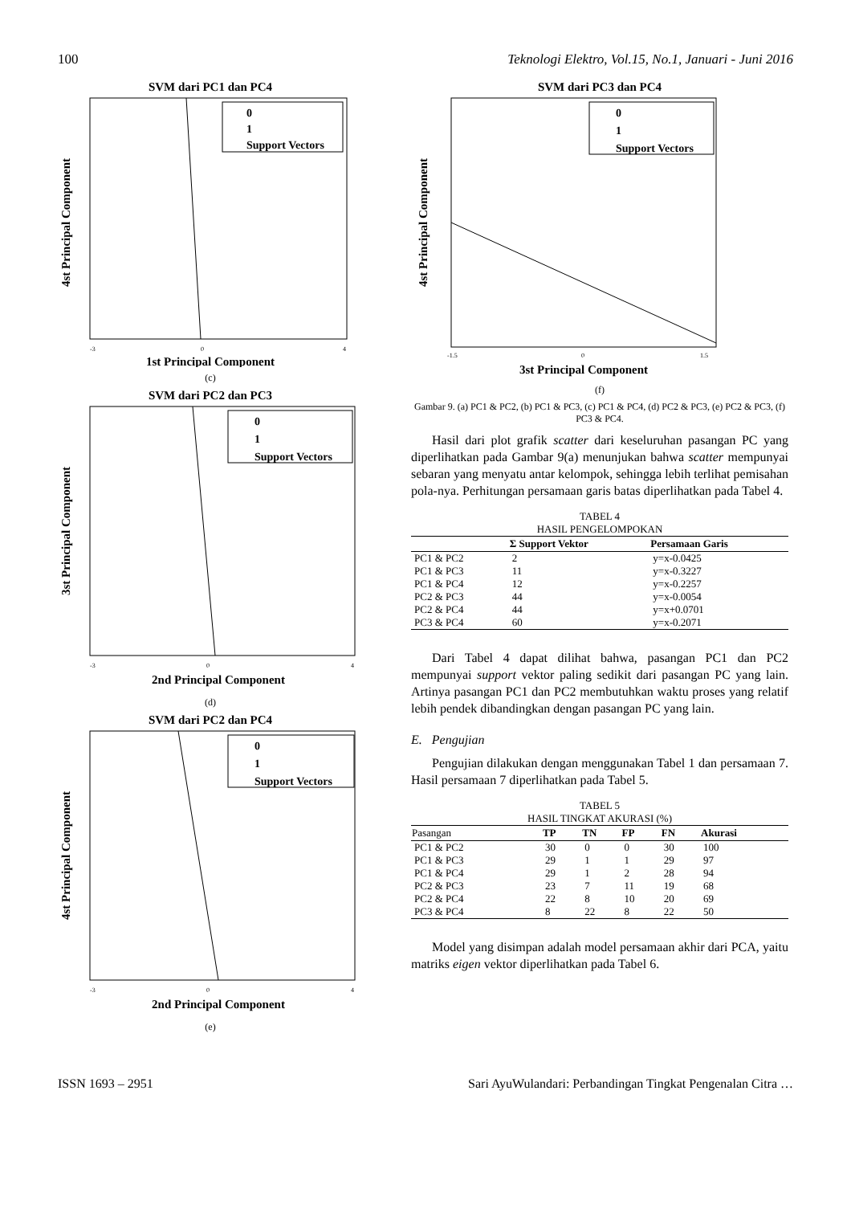100 Teknologi Elektro, Vol.15, No.1, Januari - Juni 2016
SVM dari PC1 dan PC4
0
1
Support Vectors
-3
0
4
1st Principal Component
4st Principal Component
(c)
SVM dari PC2 dan PC3
0
1
Support Vectors
-3
0
4
2nd Principal Component
3st Principal Component
(d)
SVM dari PC2 dan PC4
0
1
Support Vectors
-3
0
4
2nd Principal Component
4st Principal Component
(e)
SVM dari PC3 dan PC4
0
1
Support Vectors
-1.5
0
1.5
3st Principal Component
4st Principal Component
(f)
Gambar 9. (a) PC1 & PC2, (b) PC1 & PC3, (c) PC1 & PC4, (d) PC2 & PC3, (e) PC2 & PC3, (f) PC3 & PC4.
Hasil dari plot grafik scatter dari keseluruhan pasangan PC yang diperlihatkan pada Gambar 9(a) menunjukan bahwa scatter mempunyai sebaran yang menyatu antar kelompok, sehingga lebih terlihat pemisahan pola-nya. Perhitungan persamaan garis batas diperlihatkan pada Tabel 4.
TABEL 4
HASIL PENGELOMPOKAN
| | Σ Support Vektor | Persamaan Garis |
| --- | --- | --- |
| PC1 & PC2 | 2 | y=x-0.0425 |
| PC1 & PC3 | 11 | y=x-0.3227 |
| PC1 & PC4 | 12 | y=x-0.2257 |
| PC2 & PC3 | 44 | y=x-0.0054 |
| PC2 & PC4 | 44 | y=x+0.0701 |
| PC3 & PC4 | 60 | y=x-0.2071 |
Dari Tabel 4 dapat dilihat bahwa, pasangan PC1 dan PC2 mempunyai support vektor paling sedikit dari pasangan PC yang lain. Artinya pasangan PC1 dan PC2 membutuhkan waktu proses yang relatif lebih pendek dibandingkan dengan pasangan PC yang lain.
E. Pengujian
Pengujian dilakukan dengan menggunakan Tabel 1 dan persamaan 7. Hasil persamaan 7 diperlihatkan pada Tabel 5.
TABEL 5
HASIL TINGKAT AKURASI (%)
| Pasangan | TP | TN | FP | FN | Akurasi |
| --- | --- | --- | --- | --- | --- |
| PC1 & PC2 | 30 | 0 | 0 | 30 | 100 |
| PC1 & PC3 | 29 | 1 | 1 | 29 | 97 |
| PC1 & PC4 | 29 | 1 | 2 | 28 | 94 |
| PC2 & PC3 | 23 | 7 | 11 | 19 | 68 |
| PC2 & PC4 | 22 | 8 | 10 | 20 | 69 |
| PC3 & PC4 | 8 | 22 | 8 | 22 | 50 |
Model yang disimpan adalah model persamaan akhir dari PCA, yaitu matriks eigen vektor diperlihatkan pada Tabel 6.
ISSN 1693 – 2951 Sari AyuWulandari: Perbandingan Tingkat Pengenalan Citra …